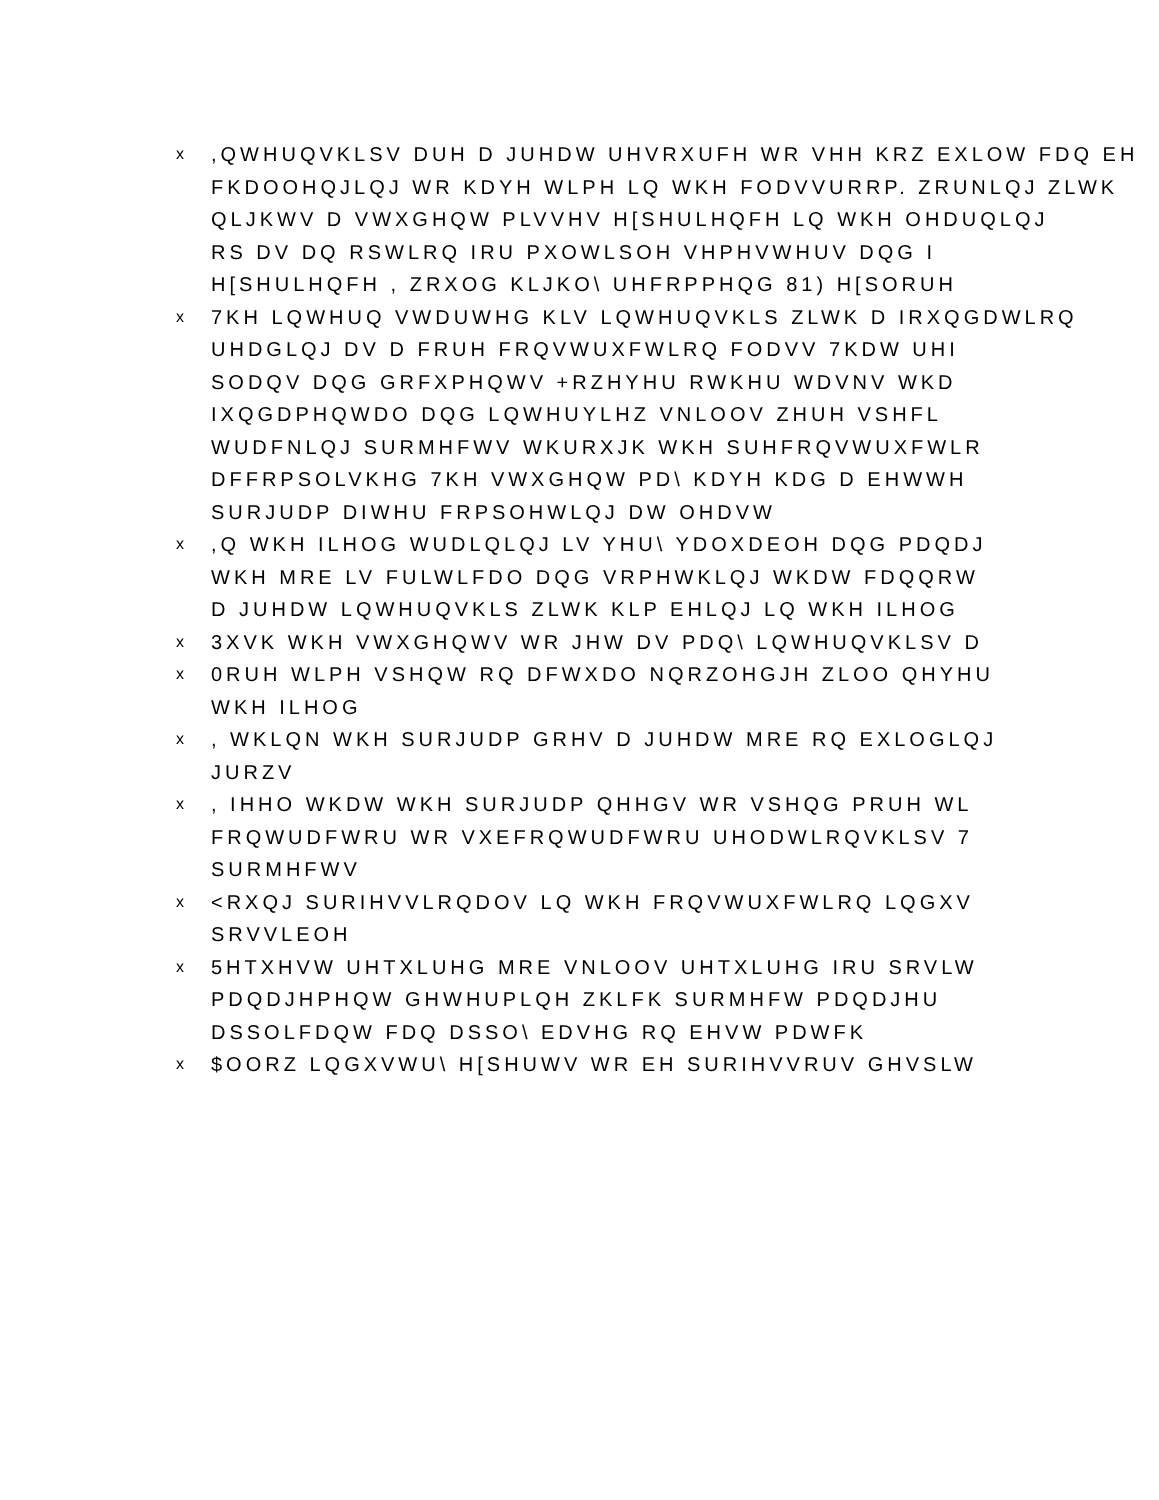x
,QWHUQVKLSV DUH D JUHDW UHVRXUFH WR VHH KRZ EXLOW FDQ EH
FKDOOHQJLQJ WR KDYH WLPH LQ WKH FODVVURRP. ZRUNLQJ ZLWK
QLJKWV D VWXGHQW PLVVHV H[SHULHQFH LQ WKH OHDUQLQJ
RS DV DQ RSWLRQ IRU PXOWLSOH VHPHVWHUV DQG I
H[SHULHQFH , ZRXOG KLJKO\ UHFRPPHQG 81) H[SORUH
x
7KH LQWHUQ VWDUWHG KLV LQWHUQVKLS ZLWK D IRXQGDWLRQ
UHDGLQJ DV D FRUH FRQVWUXFWLRQ FODVV 7KDW UHI
SODQV DQG GRFXPHQWV +RZHYHU RWKHU WDVNV WKD
IXQGDPHQWDO DQG LQWHUYLHZ VNLOOV ZHUH VSHFL
WUDFNLQJ SURMHFWV WKURXJK WKH SUHFRQVWUXFWLR
DFFRPSOLVKHG 7KH VWXGHQW PD\ KDYH KDG D EHWWH
SURJUDP DIWHU FRPSOHWLQJ DW OHDVW
x
,Q WKH ILHOG WUDLQLQJ LV YHU\ YDOXDEOH DQG PDQDJ
WKH MRE LV FULWLFDO DQG VRPHWKLQJ WKDW FDQQRW
D JUHDW LQWHUQVKLS ZLWK KLP EHLQJ LQ WKH ILHOG
x
3XVK WKH VWXGHQWV WR JHW DV PDQ\ LQWHUQVKLSV D
x
0RUH WLPH VSHQW RQ DFWXDO NQRZOHGJH ZLOO QHYHU
WKH ILHOG
x
, WKLQN WKH SURJUDP GRHV D JUHDW MRE RQ EXLOGLQJ
JURZV
x
, IHHO WKDW WKH SURJUDP QHHGV WR VSHQG PRUH WL
FRQWUDFWRU WR VXEFRQWUDFWRU UHODWLRQVKLSV 7
SURMHFWV
x
<RXQJ SURIHVVLRQDOV LQ WKH FRQVWUXFWLRQ LQGXV
SRVVLEOH
x
5HTXHVW UHTXLUHG MRE VNLOOV UHTXLUHG IRU SRVLW
PDQDJHPHQW GHWHUPLQH ZKLFK SURMHFW PDQDJHU
DSSOLFDQW FDQ DSSO\ EDVHG RQ EHVW PDWFK
x
$OORZ LQGXVWU\ H[SHUWV WR EH SURIHVVRUV GHVSLW